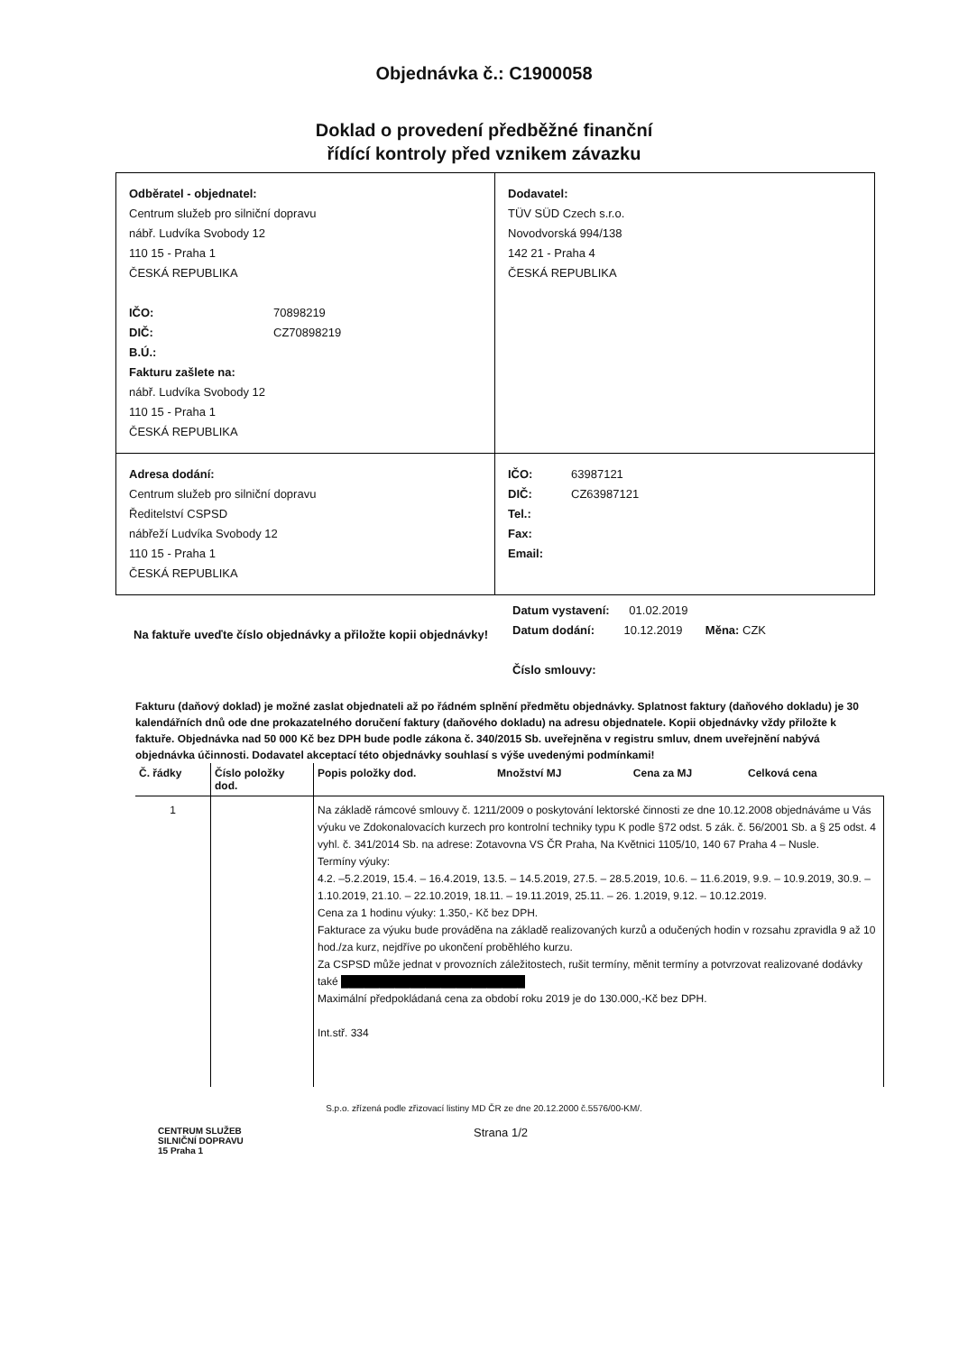Objednávka č.: C1900058
Doklad o provedení předběžné finanční
řídící kontroly před vznikem závazku
Odběratel - objednatel:
Centrum služeb pro silniční dopravu
nábř. Ludvíka Svobody 12
110 15 - Praha 1
ČESKÁ REPUBLIKA
IČO: 70898219 DIČ: CZ70898219 B.Ú.:
Fakturu zašlete na:
nábř. Ludvíka Svobody 12
110 15 - Praha 1
ČESKÁ REPUBLIKA
Dodavatel:
TÜV SÜD Czech s.r.o.
Novodvorská 994/138
142 21 - Praha 4
ČESKÁ REPUBLIKA
Adresa dodání:
Centrum služeb pro silniční dopravu
Ředitelství CSPSD
nábřeží Ludvíka Svobody 12
110 15 - Praha 1
ČESKÁ REPUBLIKA
IČO: 63987121 DIČ: CZ63987121 Tel.: Fax: Email:
Na faktuře uveďte číslo objednávky a přiložte kopii objednávky!
Datum vystavení: 01.02.2019
Datum dodání: 10.12.2019 Měna: CZK
Číslo smlouvy:
Fakturu (daňový doklad) je možné zaslat objednateli až po řádném splnění předmětu objednávky. Splatnost faktury (daňového dokladu) je 30 kalendářních dnů ode dne prokazatelného doručení faktury (daňového dokladu) na adresu objednatele. Kopii objednávky vždy přiložte k faktuře. Objednávka nad 50 000 Kč bez DPH bude podle zákona č. 340/2015 Sb. uveřejněna v registru smluv, dnem uveřejnění nabývá objednávka účinnosti. Dodavatel akceptací této objednávky souhlasí s výše uvedenými podmínkami!
| Č. řádky | Číslo položky dod. | Popis položky dod. | Množství MJ | Cena za MJ | Celková cena |
| --- | --- | --- | --- | --- | --- |
| 1 | | Na základě rámcové smlouvy č. 1211/2009 o poskytování lektorské činnosti ze dne 10.12.2008 objednáváme u Vás výuku ve Zdokonalovacích kurzech pro kontrolní techniky typu K podle §72 odst. 5 zák. č. 56/2001 Sb. a § 25 odst. 4 vyhl. č. 341/2014 Sb. na adrese: Zotavovna VS ČR Praha, Na Květnici 1105/10, 140 67 Praha 4 – Nusle. Termíny výuky: 4.2. –5.2.2019, 15.4. – 16.4.2019, 13.5. – 14.5.2019, 27.5. – 28.5.2019, 10.6. – 11.6.2019, 9.9. – 10.9.2019, 30.9. – 1.10.2019, 21.10. – 22.10.2019, 18.11. – 19.11.2019, 25.11. – 26. 1.2019, 9.12. – 10.12.2019. Cena za 1 hodinu výuky: 1.350,- Kč bez DPH. Fakturace za výuku bude prováděna na základě realizovaných kurzů a odučených hodin v rozsahu zpravidla 9 až 10 hod./za kurz, nejdříve po ukončení proběhlého kurzu. Za CSPSD může jednat v provozních záležitostech, rušit termíny, měnit termíny a potvrzovat realizované dodávky také ████████████████████████ Maximální předpokládaná cena za období roku 2019 je do 130.000,-Kč bez DPH. Int.stř. 334 | | | |
S.p.o. zřízená podle zřizovací listiny MD ČR ze dne 20.12.2000 č.5576/00-KM/.
CENTRUM SLUŽEB
SILNIČNÍ DOPRAVU
15 Praha 1
Strana 1/2